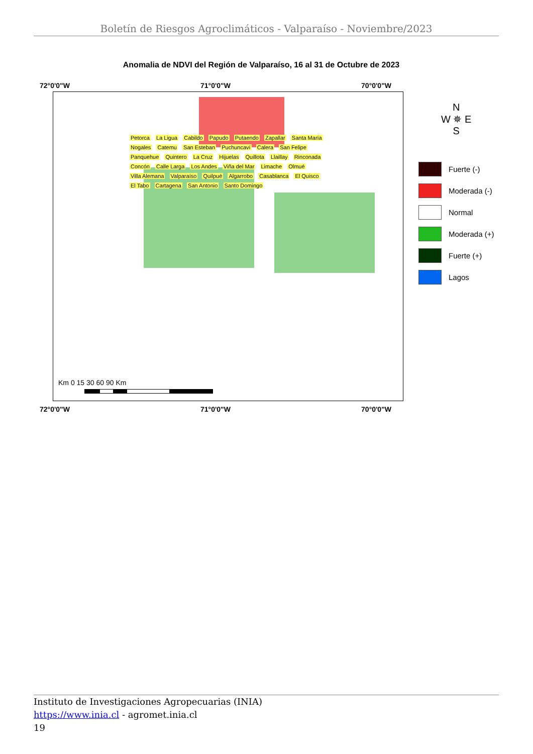Boletín de Riesgos Agroclimáticos - Valparaíso - Noviembre/2023
Anomalia de NDVI del Región de Valparaíso, 16 al 31 de Octubre de 2023
72°0'0"W 71°0'0"W 70°0'0"W
Petorca La Ligua Cabildo Papudo Putaendo Zapallar Santa María Nogales Catemu San Esteban Puchuncaví Calera San Felipe Panquehue Quintero La Cruz Hijuelas Quillota Llaillay Rinconada Concón Calle Larga Los Andes Viña del Mar Limache Olmué Villa Alemana Valparaíso Quilpué Algarrobo Casablanca El Quisco El Tabo Cartagena San Antonio Santo Domingo
Km 0 15 30 60 90 Km
N
W ✵ E
S
Fuerte (-)
Moderada (-)
Normal
Moderada (+)
Fuerte (+)
Lagos
72°0'0"W 71°0'0"W 70°0'0"W
Instituto de Investigaciones Agropecuarias (INIA)
https://www.inia.cl - agromet.inia.cl
19